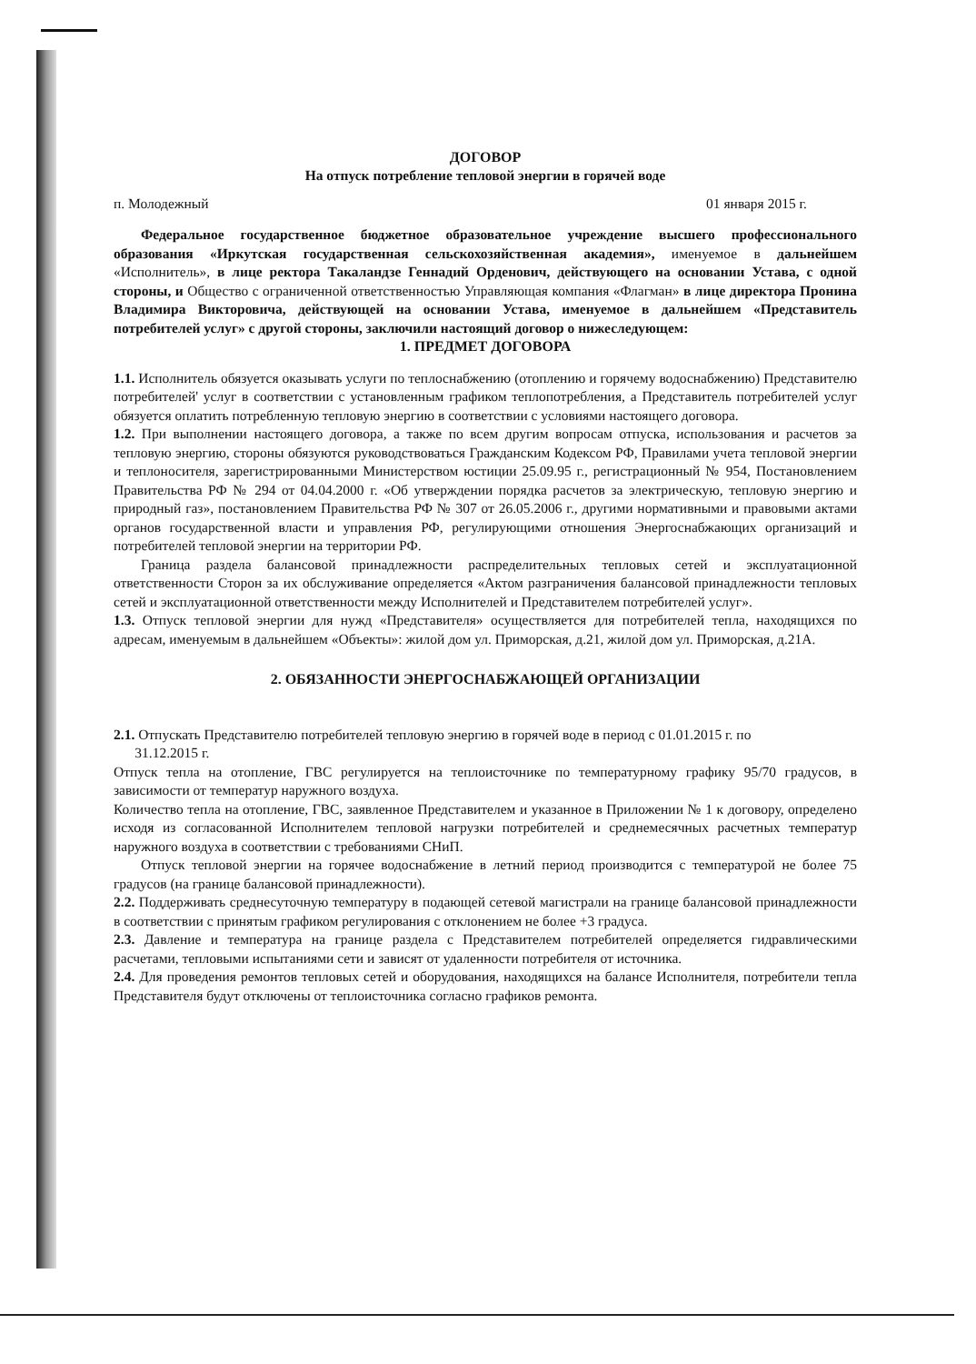ДОГОВОР
На отпуск потребление тепловой энергии в горячей воде
п. Молодежный 01 января 2015 г.
Федеральное государственное бюджетное образовательное учреждение высшего профессионального образования «Иркутская государственная сельскохозяйственная академия», именуемое в дальнейшем «Исполнитель», в лице ректора Такаландзе Геннадий Орденович, действующего на основании Устава, с одной стороны, и Общество с ограниченной ответственностью Управляющая компания «Флагман» в лице директора Пронина Владимира Викторовича, действующей на основании Устава, именуемое в дальнейшем «Представитель потребителей услуг» с другой стороны, заключили настоящий договор о нижеследующем:
1. ПРЕДМЕТ ДОГОВОРА
1.1. Исполнитель обязуется оказывать услуги по теплоснабжению (отоплению и горячему водоснабжению) Представителю потребителей' услуг в соответствии с установленным графиком теплопотребления, а Представитель потребителей услуг обязуется оплатить потребленную тепловую энергию в соответствии с условиями настоящего договора.
1.2. При выполнении настоящего договора, а также по всем другим вопросам отпуска, использования и расчетов за тепловую энергию, стороны обязуются руководствоваться Гражданским Кодексом РФ, Правилами учета тепловой энергии и теплоносителя, зарегистрированными Министерством юстиции 25.09.95 г., регистрационный № 954, Постановлением Правительства РФ № 294 от 04.04.2000 г. «Об утверждении порядка расчетов за электрическую, тепловую энергию и природный газ», постановлением Правительства РФ № 307 от 26.05.2006 г., другими нормативными и правовыми актами органов государственной власти и управления РФ, регулирующими отношения Энергоснабжающих организаций и потребителей тепловой энергии на территории РФ.
Граница раздела балансовой принадлежности распределительных тепловых сетей и эксплуатационной ответственности Сторон за их обслуживание определяется «Актом разграничения балансовой принадлежности тепловых сетей и эксплуатационной ответственности между Исполнителей и Представителем потребителей услуг».
1.3. Отпуск тепловой энергии для нужд «Представителя» осуществляется для потребителей тепла, находящихся по адресам, именуемым в дальнейшем «Объекты»: жилой дом ул. Приморская, д.21, жилой дом ул. Приморская, д.21А.
2. ОБЯЗАННОСТИ ЭНЕРГОСНАБЖАЮЩЕЙ ОРГАНИЗАЦИИ
2.1. Отпускать Представителю потребителей тепловую энергию в горячей воде в период с 01.01.2015 г. по
31.12.2015 г.
Отпуск тепла на отопление, ГВС регулируется на теплоисточнике по температурному графику 95/70 градусов, в зависимости от температур наружного воздуха.
Количество тепла на отопление, ГВС, заявленное Представителем и указанное в Приложении № 1 к договору, определено исходя из согласованной Исполнителем тепловой нагрузки потребителей и среднемесячных расчетных температур наружного воздуха в соответствии с требованиями СНиП.
Отпуск тепловой энергии на горячее водоснабжение в летний период производится с температурой не более 75 градусов (на границе балансовой принадлежности).
2.2. Поддерживать среднесуточную температуру в подающей сетевой магистрали на границе балансовой принадлежности в соответствии с принятым графиком регулирования с отклонением не более +3 градуса.
2.3. Давление и температура на границе раздела с Представителем потребителей определяется гидравлическими расчетами, тепловыми испытаниями сети и зависят от удаленности потребителя от источника.
2.4. Для проведения ремонтов тепловых сетей и оборудования, находящихся на балансе Исполнителя, потребители тепла Представителя будут отключены от теплоисточника согласно графиков ремонта.